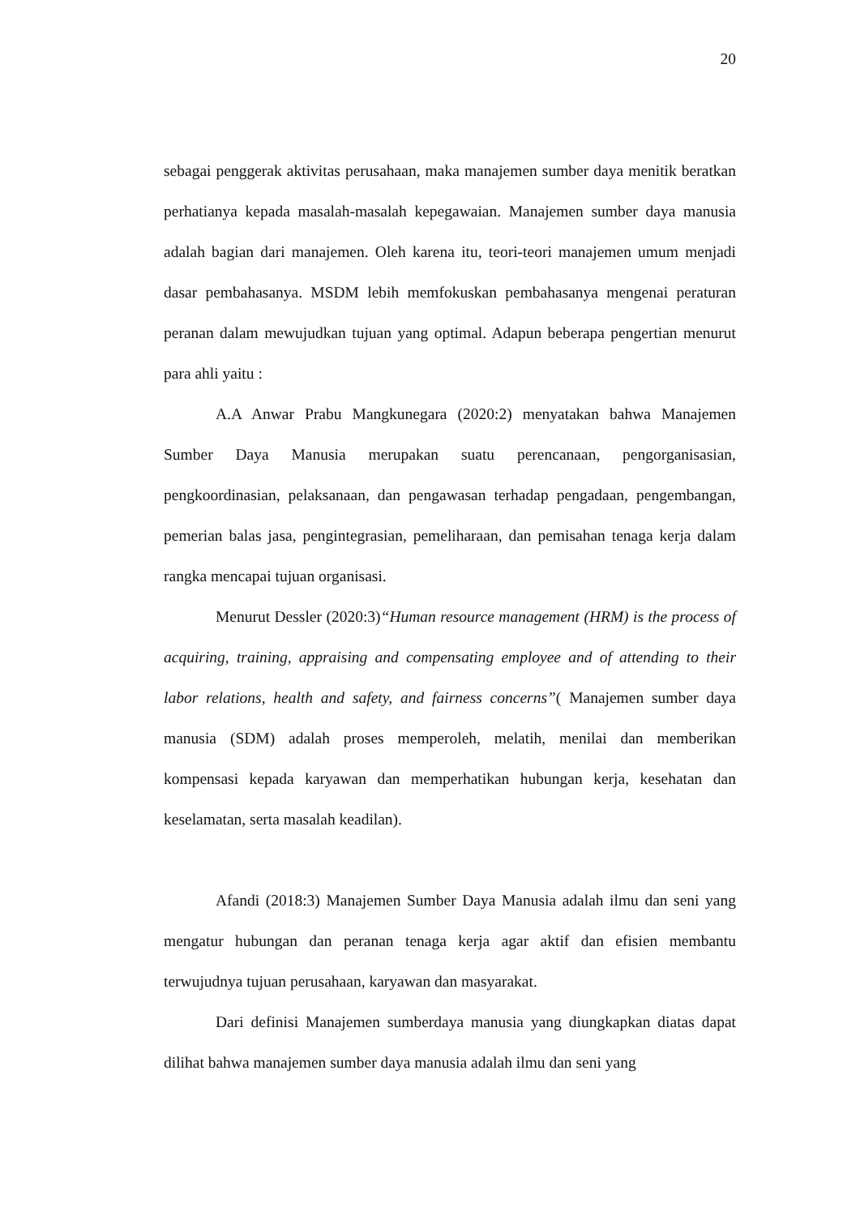20
sebagai penggerak aktivitas perusahaan, maka manajemen sumber daya menitik beratkan perhatianya kepada masalah-masalah kepegawaian. Manajemen sumber daya manusia adalah bagian dari manajemen. Oleh karena itu, teori-teori manajemen umum menjadi dasar pembahasanya. MSDM lebih memfokuskan pembahasanya mengenai peraturan peranan dalam mewujudkan tujuan yang optimal. Adapun beberapa pengertian menurut para ahli yaitu :
A.A Anwar Prabu Mangkunegara (2020:2) menyatakan bahwa Manajemen Sumber Daya Manusia merupakan suatu perencanaan, pengorganisasian, pengkoordinasian, pelaksanaan, dan pengawasan terhadap pengadaan, pengembangan, pemerian balas jasa, pengintegrasian, pemeliharaan, dan pemisahan tenaga kerja dalam rangka mencapai tujuan organisasi.
Menurut Dessler (2020:3)“Human resource management (HRM) is the process of acquiring, training, appraising and compensating employee and of attending to their labor relations, health and safety, and fairness concerns”( Manajemen sumber daya manusia (SDM) adalah proses memperoleh, melatih, menilai dan memberikan kompensasi kepada karyawan dan memperhatikan hubungan kerja, kesehatan dan keselamatan, serta masalah keadilan).
Afandi (2018:3) Manajemen Sumber Daya Manusia adalah ilmu dan seni yang mengatur hubungan dan peranan tenaga kerja agar aktif dan efisien membantu terwujudnya tujuan perusahaan, karyawan dan masyarakat.
Dari definisi Manajemen sumberdaya manusia yang diungkapkan diatas dapat dilihat bahwa manajemen sumber daya manusia adalah ilmu dan seni yang